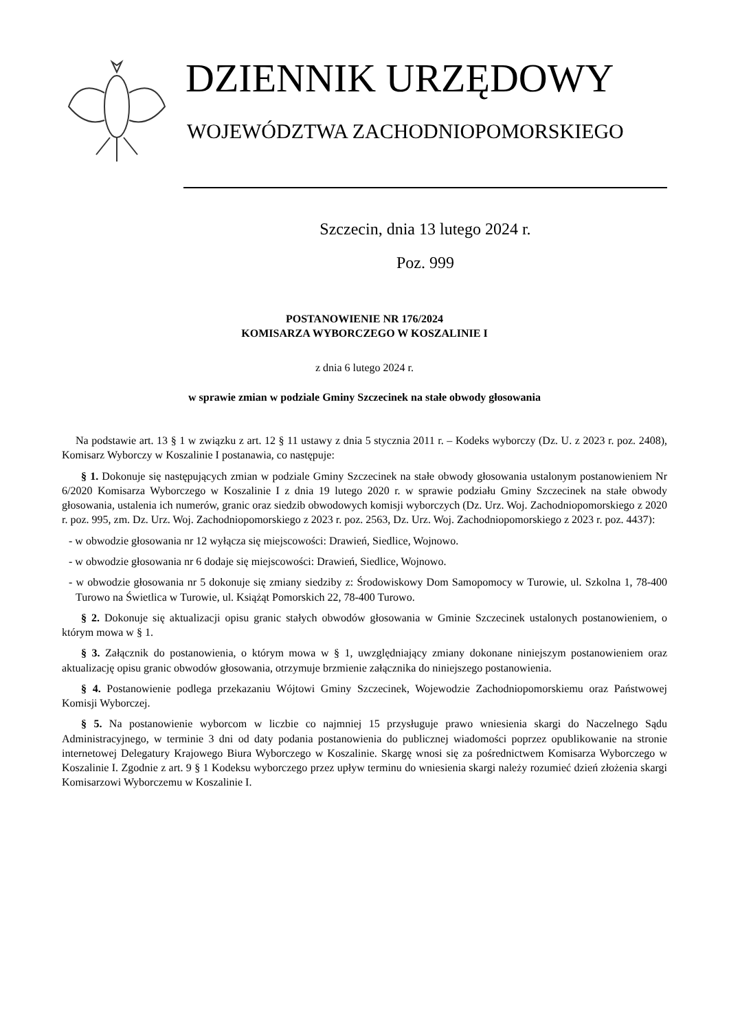DZIENNIK URZĘDOWY
WOJEWÓDZTWA ZACHODNIOPOMORSKIEGO
Szczecin, dnia 13 lutego 2024 r.
Poz. 999
POSTANOWIENIE NR 176/2024
KOMISARZA WYBORCZEGO W KOSZALINIE I
z dnia 6 lutego 2024 r.
w sprawie zmian w podziale Gminy Szczecinek na stałe obwody głosowania
Na podstawie art. 13 § 1 w związku z art. 12 § 11 ustawy z dnia 5 stycznia 2011 r. – Kodeks wyborczy (Dz. U. z 2023 r. poz. 2408), Komisarz Wyborczy w Koszalinie I postanawia, co następuje:
§ 1. Dokonuje się następujących zmian w podziale Gminy Szczecinek na stałe obwody głosowania ustalonym postanowieniem Nr 6/2020 Komisarza Wyborczego w Koszalinie I z dnia 19 lutego 2020 r. w sprawie podziału Gminy Szczecinek na stałe obwody głosowania, ustalenia ich numerów, granic oraz siedzib obwodowych komisji wyborczych (Dz. Urz. Woj. Zachodniopomorskiego z 2020 r. poz. 995, zm. Dz. Urz. Woj. Zachodniopomorskiego z 2023 r. poz. 2563, Dz. Urz. Woj. Zachodniopomorskiego z 2023 r. poz. 4437):
- w obwodzie głosowania nr 12 wyłącza się miejscowości: Drawień, Siedlice, Wojnowo.
- w obwodzie głosowania nr 6 dodaje się miejscowości: Drawień, Siedlice, Wojnowo.
- w obwodzie głosowania nr 5 dokonuje się zmiany siedziby z: Środowiskowy Dom Samopomocy w Turowie, ul. Szkolna 1, 78-400 Turowo na Świetlica w Turowie, ul. Książąt Pomorskich 22, 78-400 Turowo.
§ 2. Dokonuje się aktualizacji opisu granic stałych obwodów głosowania w Gminie Szczecinek ustalonych postanowieniem, o którym mowa w § 1.
§ 3. Załącznik do postanowienia, o którym mowa w § 1, uwzględniający zmiany dokonane niniejszym postanowieniem oraz aktualizację opisu granic obwodów głosowania, otrzymuje brzmienie załącznika do niniejszego postanowienia.
§ 4. Postanowienie podlega przekazaniu Wójtowi Gminy Szczecinek, Wojewodzie Zachodniopomorskiemu oraz Państwowej Komisji Wyborczej.
§ 5. Na postanowienie wyborcom w liczbie co najmniej 15 przysługuje prawo wniesienia skargi do Naczelnego Sądu Administracyjnego, w terminie 3 dni od daty podania postanowienia do publicznej wiadomości poprzez opublikowanie na stronie internetowej Delegatury Krajowego Biura Wyborczego w Koszalinie. Skargę wnosi się za pośrednictwem Komisarza Wyborczego w Koszalinie I. Zgodnie z art. 9 § 1 Kodeksu wyborczego przez upływ terminu do wniesienia skargi należy rozumieć dzień złożenia skargi Komisarzowi Wyborczemu w Koszalinie I.